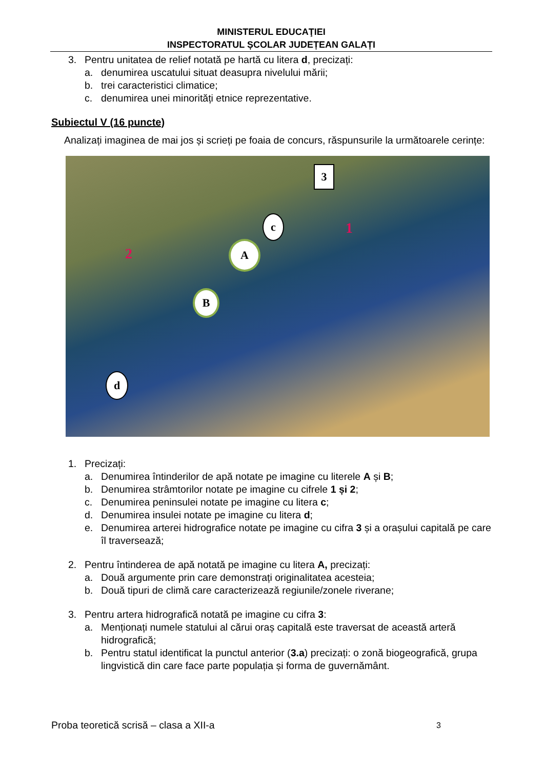MINISTERUL EDUCAŢIEI
INSPECTORATUL ȘCOLAR JUDEȚEAN GALAȚI
3. Pentru unitatea de relief notată pe hartă cu litera d, precizați:
a. denumirea uscatului situat deasupra nivelului mării;
b. trei caracteristici climatice;
c. denumirea unei minorități etnice reprezentative.
Subiectul V (16 puncte)
Analizați imaginea de mai jos și scrieți pe foaia de concurs, răspunsurile la următoarele cerințe:
3
c
A
B
d
1
2
1. Precizați:
a. Denumirea întinderilor de apă notate pe imagine cu literele A și B;
b. Denumirea strâmtorilor notate pe imagine cu cifrele 1 și 2;
c. Denumirea peninsulei notate pe imagine cu litera c;
d. Denumirea insulei notate pe imagine cu litera d;
e. Denumirea arterei hidrografice notate pe imagine cu cifra 3 și a orașului capitală pe care îl traversează;
2. Pentru întinderea de apă notată pe imagine cu litera A, precizați:
a. Două argumente prin care demonstrați originalitatea acesteia;
b. Două tipuri de climă care caracterizează regiunile/zonele riverane;
3. Pentru artera hidrografică notată pe imagine cu cifra 3:
a. Menționați numele statului al cărui oraș capitală este traversat de această arteră hidrografică;
b. Pentru statul identificat la punctul anterior (3.a) precizați: o zonă biogeografică, grupa lingvistică din care face parte populația și forma de guvernământ.
Proba teoretică scrisă – clasa a XII-a 3